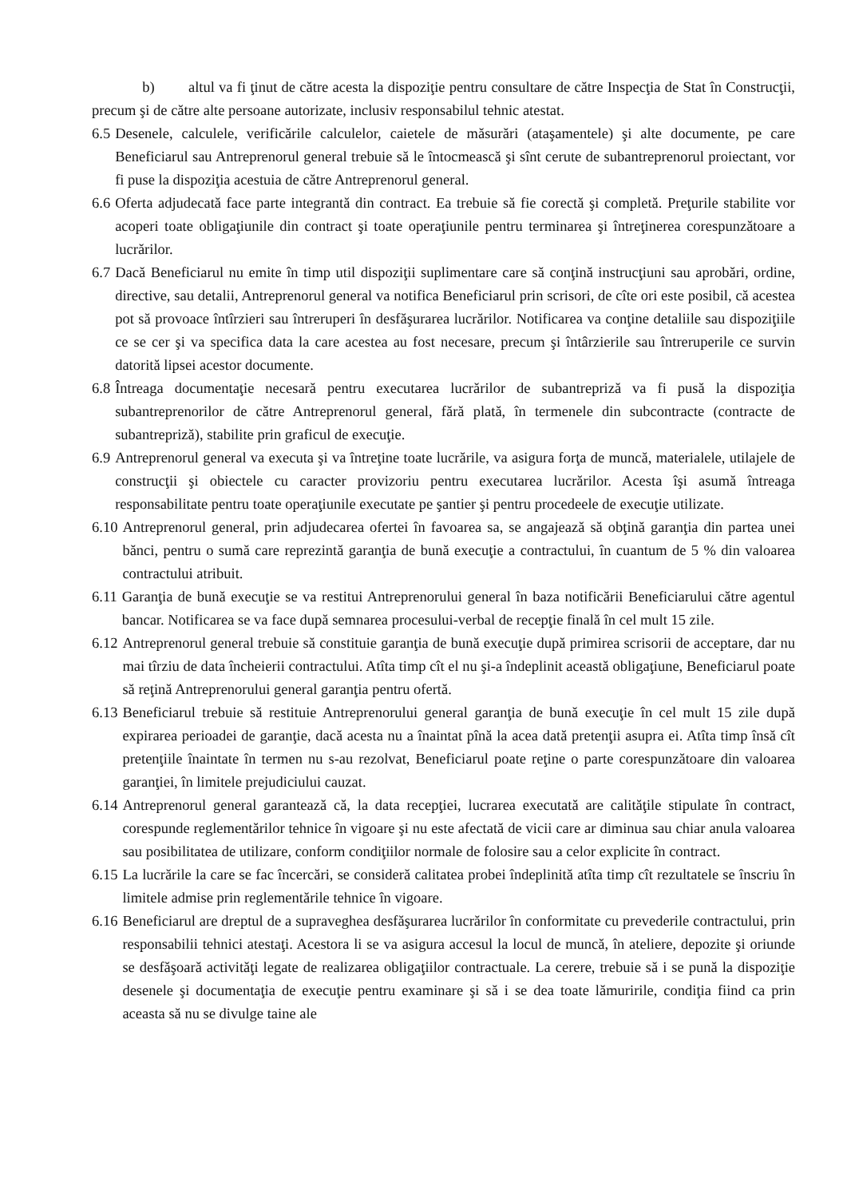b) altul va fi ţinut de către acesta la dispoziţie pentru consultare de către Inspecţia de Stat în Construcţii, precum şi de către alte persoane autorizate, inclusiv responsabilul tehnic atestat.
6.5 Desenele, calculele, verificările calculelor, caietele de măsurări (ataşamentele) şi alte documente, pe care Beneficiarul sau Antreprenorul general trebuie să le întocmească şi sînt cerute de subantreprenorul proiectant, vor fi puse la dispoziţia acestuia de către Antreprenorul general.
6.6 Oferta adjudecată face parte integrantă din contract. Ea trebuie să fie corectă şi completă. Preţurile stabilite vor acoperi toate obligaţiunile din contract şi toate operaţiunile pentru terminarea şi întreţinerea corespunzătoare a lucrărilor.
6.7 Dacă Beneficiarul nu emite în timp util dispoziţii suplimentare care să conţină instrucţiuni sau aprobări, ordine, directive, sau detalii, Antreprenorul general va notifica Beneficiarul prin scrisori, de cîte ori este posibil, că acestea pot să provoace întîrzieri sau întreruperi în desfăşurarea lucrărilor. Notificarea va conţine detaliile sau dispoziţiile ce se cer şi va specifica data la care acestea au fost necesare, precum şi întârzierile sau întreruperile ce survin datorită lipsei acestor documente.
6.8 Întreaga documentaţie necesară pentru executarea lucrărilor de subantrepriză va fi pusă la dispoziţia subantreprenorilor de către Antreprenorul general, fără plată, în termenele din subcontracte (contracte de subantrepriză), stabilite prin graficul de execuţie.
6.9 Antreprenorul general va executa şi va întreţine toate lucrările, va asigura forţa de muncă, materialele, utilajele de construcţii şi obiectele cu caracter provizoriu pentru executarea lucrărilor. Acesta îşi asumă întreaga responsabilitate pentru toate operaţiunile executate pe şantier şi pentru procedeele de execuţie utilizate.
6.10 Antreprenorul general, prin adjudecarea ofertei în favoarea sa, se angajează să obţină garanţia din partea unei bănci, pentru o sumă care reprezintă garanţia de bună execuţie a contractului, în cuantum de 5 % din valoarea contractului atribuit.
6.11 Garanţia de bună execuţie se va restitui Antreprenorului general în baza notificării Beneficiarului către agentul bancar. Notificarea se va face după semnarea procesului-verbal de recepţie finală în cel mult 15 zile.
6.12 Antreprenorul general trebuie să constituie garanţia de bună execuţie după primirea scrisorii de acceptare, dar nu mai tîrziu de data încheierii contractului. Atîta timp cît el nu şi-a îndeplinit această obligaţiune, Beneficiarul poate să reţină Antreprenorului general garanţia pentru ofertă.
6.13 Beneficiarul trebuie să restituie Antreprenorului general garanţia de bună execuţie în cel mult 15 zile după expirarea perioadei de garanţie, dacă acesta nu a înaintat pînă la acea dată pretenţii asupra ei. Atîta timp însă cît pretenţiile înaintate în termen nu s-au rezolvat, Beneficiarul poate reţine o parte corespunzătoare din valoarea garanţiei, în limitele prejudiciului cauzat.
6.14 Antreprenorul general garantează că, la data recepţiei, lucrarea executată are calităţile stipulate în contract, corespunde reglementărilor tehnice în vigoare şi nu este afectată de vicii care ar diminua sau chiar anula valoarea sau posibilitatea de utilizare, conform condiţiilor normale de folosire sau a celor explicite în contract.
6.15 La lucrările la care se fac încercări, se consideră calitatea probei îndeplinită atîta timp cît rezultatele se înscriu în limitele admise prin reglementările tehnice în vigoare.
6.16 Beneficiarul are dreptul de a supraveghea desfăşurarea lucrărilor în conformitate cu prevederile contractului, prin responsabilii tehnici atestaţi. Acestora li se va asigura accesul la locul de muncă, în ateliere, depozite şi oriunde se desfăşoară activităţi legate de realizarea obligaţiilor contractuale. La cerere, trebuie să i se pună la dispoziţie desenele şi documentaţia de execuţie pentru examinare şi să i se dea toate lămuririle, condiţia fiind ca prin aceasta să nu se divulge taine ale